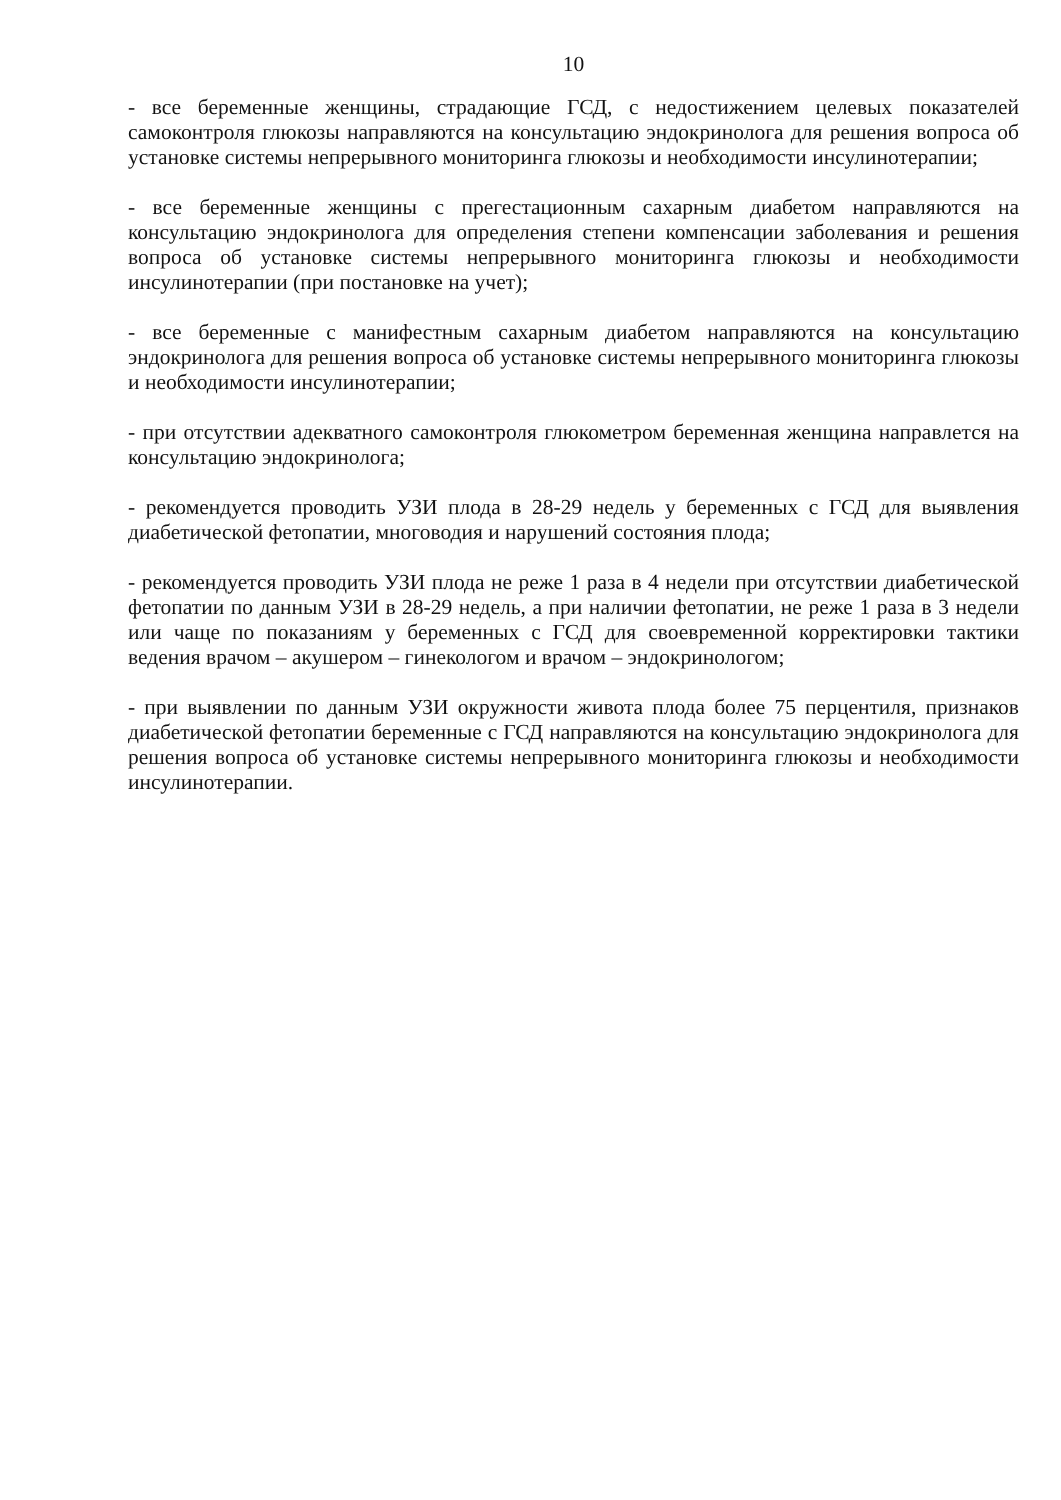10
- все беременные женщины, страдающие ГСД, с недостижением целевых показателей самоконтроля глюкозы направляются на консультацию эндокринолога для решения вопроса об установке системы непрерывного мониторинга глюкозы и необходимости инсулинотерапии;
- все беременные женщины с прегестационным сахарным диабетом направляются на консультацию эндокринолога для определения степени компенсации заболевания и решения вопроса об установке системы непрерывного мониторинга глюкозы и необходимости инсулинотерапии (при постановке на учет);
- все беременные с манифестным сахарным диабетом направляются на консультацию эндокринолога для решения вопроса об установке системы непрерывного мониторинга глюкозы и необходимости инсулинотерапии;
- при отсутствии адекватного самоконтроля глюкометром беременная женщина направлется на консультацию эндокринолога;
- рекомендуется проводить УЗИ плода в 28-29 недель у беременных с ГСД для выявления диабетической фетопатии, многоводия и нарушений состояния плода;
- рекомендуется проводить УЗИ плода не реже 1 раза в 4 недели при отсутствии диабетической фетопатии по данным УЗИ в 28-29 недель, а при наличии фетопатии, не реже 1 раза в 3 недели или чаще по показаниям у беременных с ГСД для своевременной корректировки тактики ведения врачом – акушером – гинекологом и врачом – эндокринологом;
- при выявлении по данным УЗИ окружности живота плода более 75 перцентиля, признаков диабетической фетопатии беременные с ГСД направляются на консультацию эндокринолога для решения вопроса об установке системы непрерывного мониторинга глюкозы и необходимости инсулинотерапии.